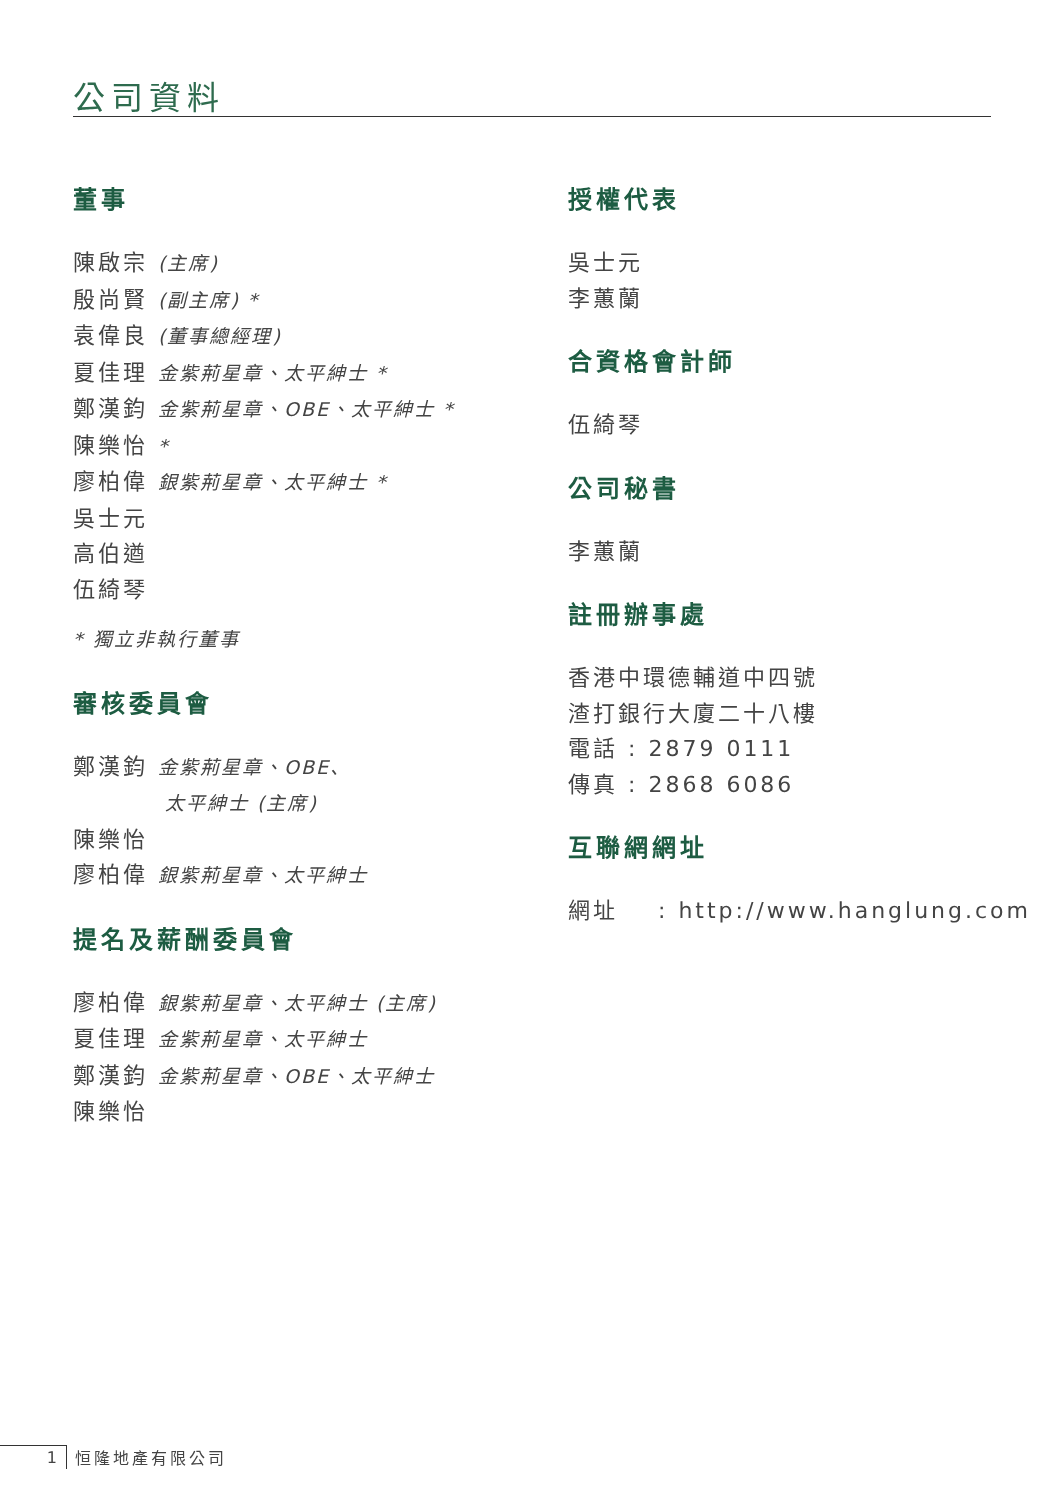公司資料
董事
陳啟宗 (主席)
殷尚賢 (副主席) *
袁偉良 (董事總經理)
夏佳理 金紫荊星章、太平紳士 *
鄭漢鈞 金紫荊星章、OBE、太平紳士 *
陳樂怡 *
廖柏偉 銀紫荊星章、太平紳士 *
吳士元
高伯遒
伍綺琴
* 獨立非執行董事
審核委員會
鄭漢鈞 金紫荊星章、OBE、
太平紳士 (主席)
陳樂怡
廖柏偉 銀紫荊星章、太平紳士
提名及薪酬委員會
廖柏偉 銀紫荊星章、太平紳士 (主席)
夏佳理 金紫荊星章、太平紳士
鄭漢鈞 金紫荊星章、OBE、太平紳士
陳樂怡
授權代表
吳士元
李蕙蘭
合資格會計師
伍綺琴
公司秘書
李蕙蘭
註冊辦事處
香港中環德輔道中四號
渣打銀行大廈二十八樓
電話 : 2879 0111
傳真 : 2868 6086
互聯網網址
網址 : http://www.hanglung.com
1 恒隆地產有限公司